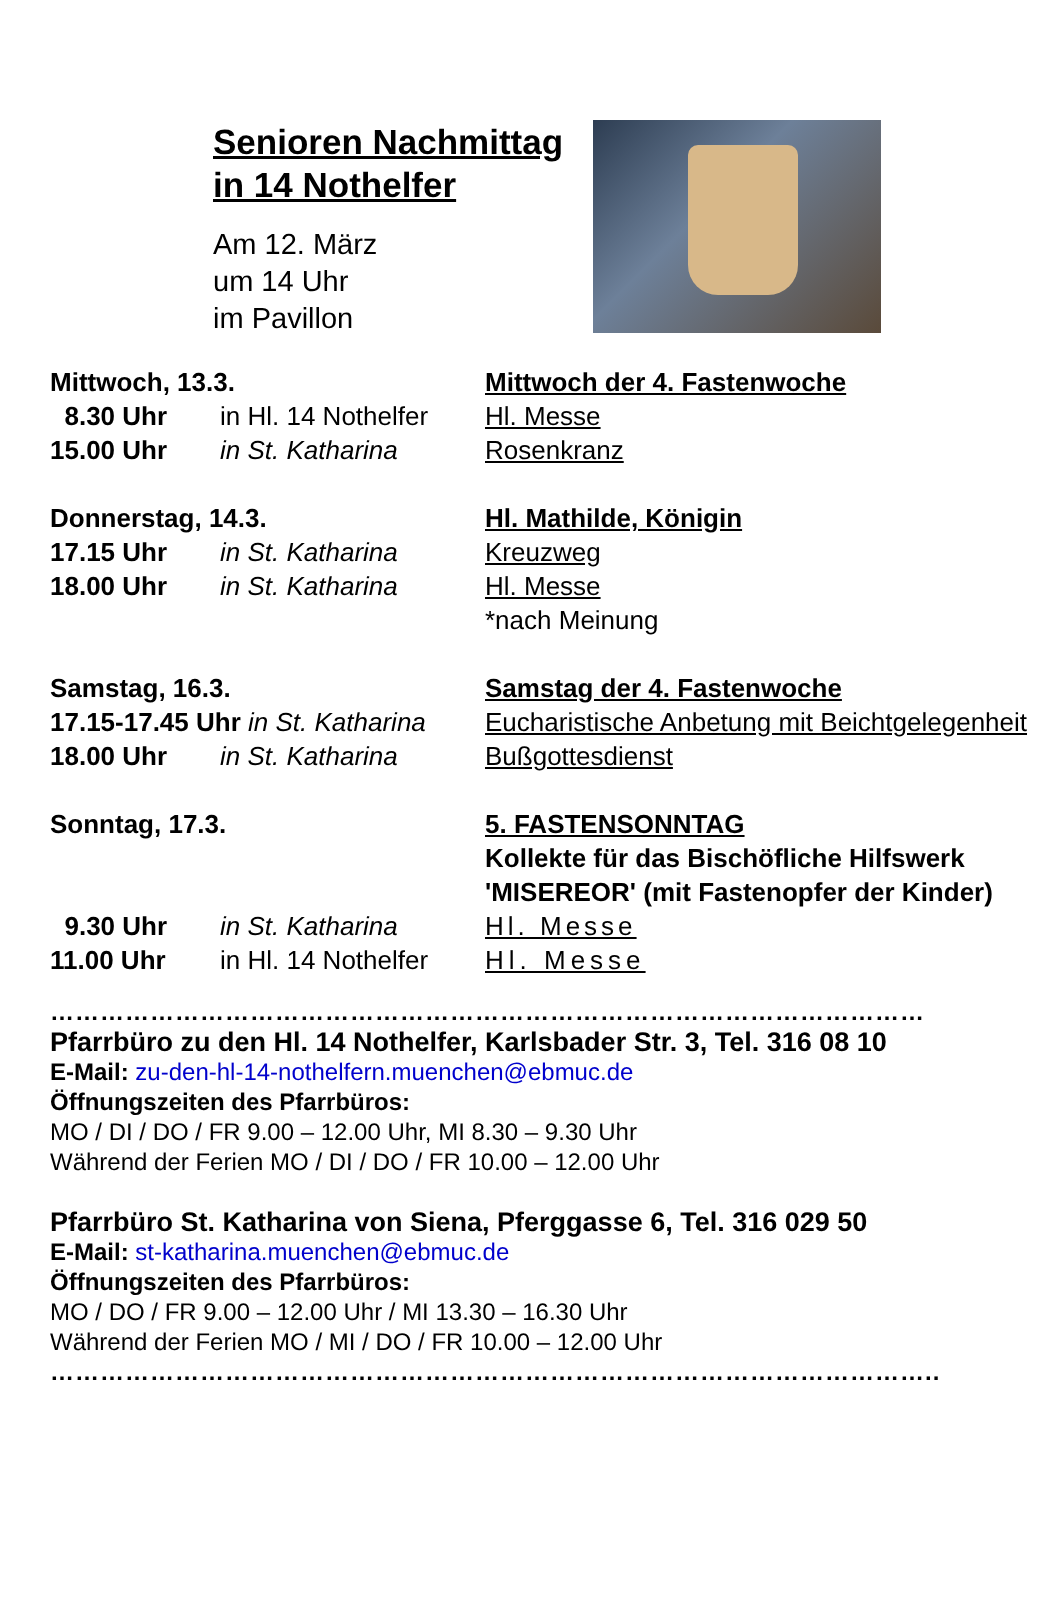Senioren Nachmittag
in 14 Nothelfer
Am 12. März
um 14 Uhr
im Pavillon
| Mittwoch, 13.3. | | Mittwoch der 4. Fastenwoche |
| 8.30 Uhr | in Hl. 14 Nothelfer | Hl. Messe |
| 15.00 Uhr | in St. Katharina | Rosenkranz |
| Donnerstag, 14.3. | | Hl. Mathilde, Königin |
| 17.15 Uhr | in St. Katharina | Kreuzweg |
| 18.00 Uhr | in St. Katharina | Hl. Messe |
| | | *nach Meinung |
| Samstag, 16.3. | | Samstag der 4. Fastenwoche |
| 17.15-17.45 Uhr in St. Katharina | | Eucharistische Anbetung mit Beichtgelegenheit |
| 18.00 Uhr | in St. Katharina | Bußgottesdienst |
| Sonntag, 17.3. | | 5. FASTENSONNTAG Kollekte für das Bischöfliche Hilfswerk 'MISEREOR' (mit Fastenopfer der Kinder) |
| 9.30 Uhr | in St. Katharina | Hl. Messe |
| 11.00 Uhr | in Hl. 14 Nothelfer | Hl. Messe |
……………………………………………………………………………………………
Pfarrbüro zu den Hl. 14 Nothelfer, Karlsbader Str. 3, Tel. 316 08 10
E-Mail: zu-den-hl-14-nothelfern.muenchen@ebmuc.de
Öffnungszeiten des Pfarrbüros:
MO / DI / DO / FR 9.00 – 12.00 Uhr, MI 8.30 – 9.30 Uhr
Während der Ferien MO / DI / DO / FR 10.00 – 12.00 Uhr
Pfarrbüro St. Katharina von Siena, Pferggasse 6, Tel. 316 029 50
E-Mail: st-katharina.muenchen@ebmuc.de
Öffnungszeiten des Pfarrbüros:
MO / DO / FR 9.00 – 12.00 Uhr / MI 13.30 – 16.30 Uhr
Während der Ferien MO / MI / DO / FR 10.00 – 12.00 Uhr
……………………………………………………………………………………………..